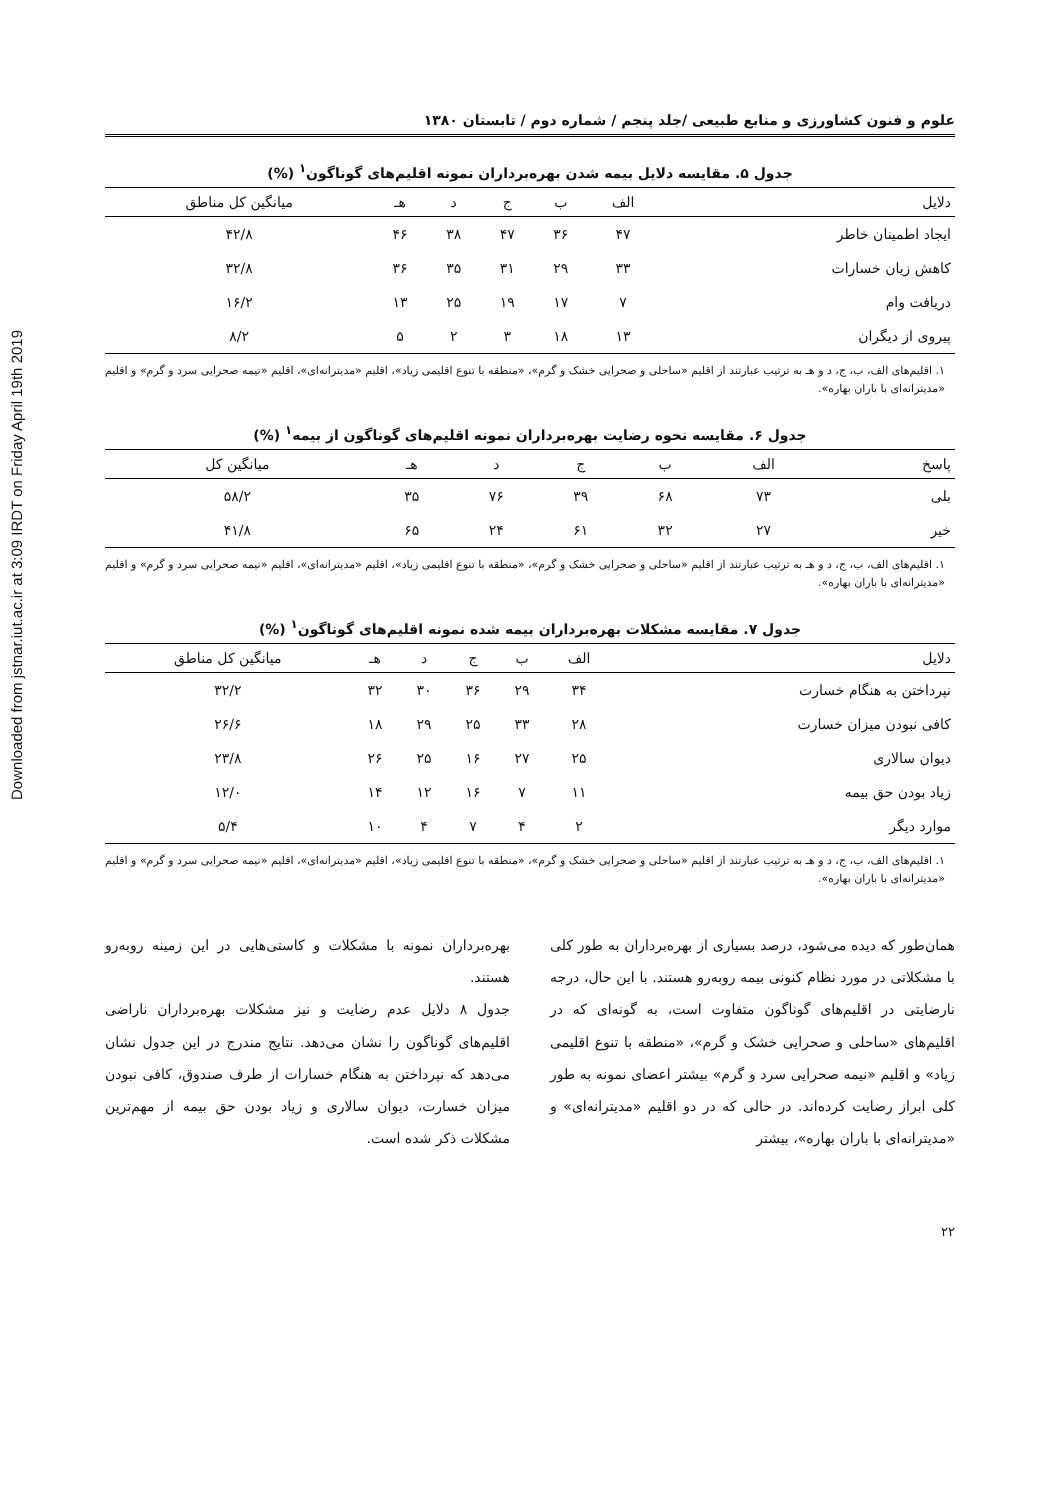Downloaded from jstnar.iut.ac.ir at 3:09 IRDT on Friday April 19th 2019
علوم و فنون کشاورزی و منابع طبیعی /جلد پنجم / شماره دوم / تابستان ۱۳۸۰
جدول ۵. مقایسه دلایل بیمه شدن بهره‌برداران نمونه اقلیم‌های گوناگون<sup>۱</sup> (%)
| دلایل | الف | ب | ج | د | هـ | میانگین کل مناطق |
| --- | --- | --- | --- | --- | --- | --- |
| ایجاد اطمینان خاطر | ۴۷ | ۳۶ | ۴۷ | ۳۸ | ۴۶ | ۴۲/۸ |
| کاهش زیان خسارات | ۳۳ | ۲۹ | ۳۱ | ۳۵ | ۳۶ | ۳۲/۸ |
| دریافت وام | ۷ | ۱۷ | ۱۹ | ۲۵ | ۱۳ | ۱۶/۲ |
| پیروی از دیگران | ۱۳ | ۱۸ | ۳ | ۲ | ۵ | ۸/۲ |
۱. اقلیم‌های الف، ب، ج، د و هـ به ترتیب عبارتند از اقلیم «ساحلی و صحرایی خشک و گرم»، «منطقه با تنوع اقلیمی زیاد»، اقلیم «مدیترانه‌ای»، اقلیم «نیمه صحرایی سرد و گرم» و اقلیم «مدیترانه‌ای با باران بهاره».
جدول ۶. مقایسه نحوه رضایت بهره‌برداران نمونه اقلیم‌های گوناگون از بیمه<sup>۱</sup> (%)
| پاسخ | الف | ب | ج | د | هـ | میانگین کل |
| --- | --- | --- | --- | --- | --- | --- |
| بلی | ۷۳ | ۶۸ | ۳۹ | ۷۶ | ۳۵ | ۵۸/۲ |
| خیر | ۲۷ | ۳۲ | ۶۱ | ۲۴ | ۶۵ | ۴۱/۸ |
۱. اقلیم‌های الف، ب، ج، د و هـ به ترتیب عبارتند از اقلیم «ساحلی و صحرایی خشک و گرم»، «منطقه با تنوع اقلیمی زیاد»، اقلیم «مدیترانه‌ای»، اقلیم «نیمه صحرایی سرد و گرم» و اقلیم «مدیترانه‌ای با باران بهاره».
جدول ۷. مقایسه مشکلات بهره‌برداران بیمه شده نمونه اقلیم‌های گوناگون<sup>۱</sup> (%)
| دلایل | الف | ب | ج | د | هـ | میانگین کل مناطق |
| --- | --- | --- | --- | --- | --- | --- |
| نپرداختن به هنگام خسارت | ۳۴ | ۲۹ | ۳۶ | ۳۰ | ۳۲ | ۳۲/۲ |
| کافی نبودن میزان خسارت | ۲۸ | ۳۳ | ۲۵ | ۲۹ | ۱۸ | ۲۶/۶ |
| دیوان سالاری | ۲۵ | ۲۷ | ۱۶ | ۲۵ | ۲۶ | ۲۳/۸ |
| زیاد بودن حق بیمه | ۱۱ | ۷ | ۱۶ | ۱۲ | ۱۴ | ۱۲/۰ |
| موارد دیگر | ۲ | ۴ | ۷ | ۴ | ۱۰ | ۵/۴ |
۱. اقلیم‌های الف، ب، ج، د و هـ به ترتیب عبارتند از اقلیم «ساحلی و صحرایی خشک و گرم»، «منطقه با تنوع اقلیمی زیاد»، اقلیم «مدیترانه‌ای»، اقلیم «نیمه صحرایی سرد و گرم» و اقلیم «مدیترانه‌ای با باران بهاره».
همان‌طور که دیده می‌شود، درصد بسیاری از بهره‌برداران به طور کلی با مشکلاتی در مورد نظام کنونی بیمه روبه‌رو هستند. با این حال، درجه نارضایتی در اقلیم‌های گوناگون متفاوت است، به گونه‌ای که در اقلیم‌های «ساحلی و صحرایی خشک و گرم»، «منطقه با تنوع اقلیمی زیاد» و اقلیم «نیمه صحرایی سرد و گرم» بیشتر اعضای نمونه به طور کلی ابراز رضایت کرده‌اند. در حالی که در دو اقلیم «مدیترانه‌ای» و «مدیترانه‌ای با باران بهاره»، بیشتر
بهره‌برداران نمونه با مشکلات و کاستی‌هایی در این زمینه روبه‌رو هستند.
جدول ۸ دلایل عدم رضایت و نیز مشکلات بهره‌برداران ناراضی اقلیم‌های گوناگون را نشان می‌دهد. نتایج مندرج در این جدول نشان می‌دهد که نپرداختن به هنگام خسارات از طرف صندوق، کافی نبودن میزان خسارت، دیوان سالاری و زیاد بودن حق بیمه از مهم‌ترین مشکلات ذکر شده است.
۲۲